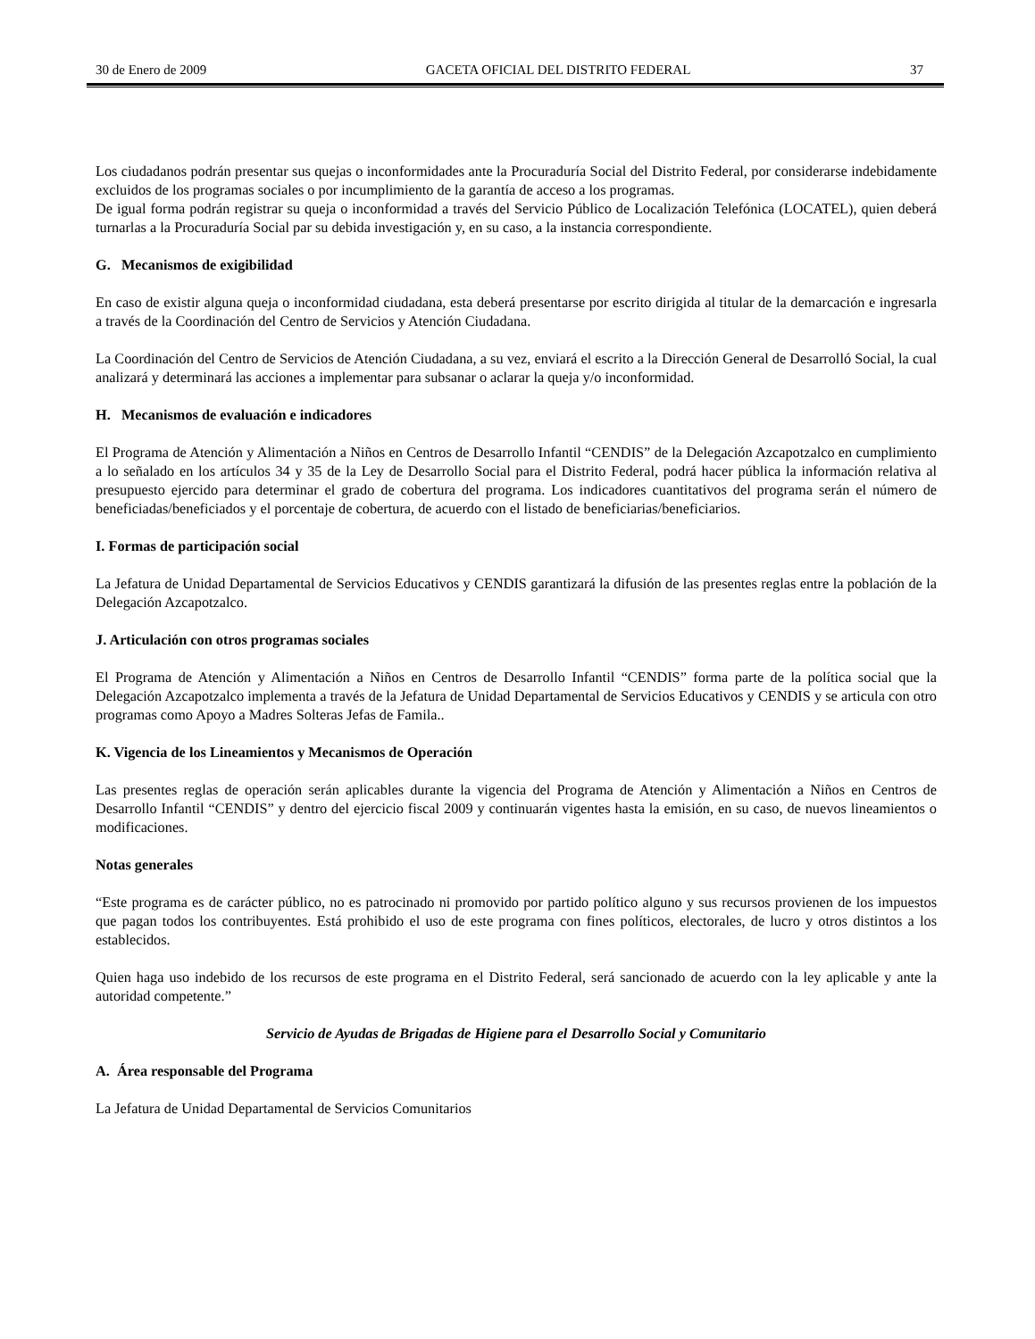30 de Enero de 2009 GACETA OFICIAL DEL DISTRITO FEDERAL 37
Los ciudadanos podrán presentar sus quejas o inconformidades ante la Procuraduría Social del Distrito Federal, por considerarse indebidamente excluidos de los programas sociales o por incumplimiento de la garantía de acceso a los programas.
De igual forma podrán registrar su queja o inconformidad a través del Servicio Público de Localización Telefónica (LOCATEL), quien deberá turnarlas a la Procuraduría Social par su debida investigación y, en su caso, a la instancia correspondiente.
G. Mecanismos de exigibilidad
En caso de existir alguna queja o inconformidad ciudadana, esta deberá presentarse por escrito dirigida al titular de la demarcación e ingresarla a través de la Coordinación del Centro de Servicios y Atención Ciudadana.
La Coordinación del Centro de Servicios de Atención Ciudadana, a su vez, enviará el escrito a la Dirección General de Desarrolló Social, la cual analizará y determinará las acciones a implementar para subsanar o aclarar la queja y/o inconformidad.
H. Mecanismos de evaluación e indicadores
El Programa de Atención y Alimentación a Niños en Centros de Desarrollo Infantil “CENDIS” de la Delegación Azcapotzalco en cumplimiento a lo señalado en los artículos 34 y 35 de la Ley de Desarrollo Social para el Distrito Federal, podrá hacer pública la información relativa al presupuesto ejercido para determinar el grado de cobertura del programa. Los indicadores cuantitativos del programa serán el número de beneficiadas/beneficiados y el porcentaje de cobertura, de acuerdo con el listado de beneficiarias/beneficiarios.
I. Formas de participación social
La Jefatura de Unidad Departamental de Servicios Educativos y CENDIS garantizará la difusión de las presentes reglas entre la población de la Delegación Azcapotzalco.
J. Articulación con otros programas sociales
El Programa de Atención y Alimentación a Niños en Centros de Desarrollo Infantil “CENDIS” forma parte de la política social que la Delegación Azcapotzalco implementa a través de la Jefatura de Unidad Departamental de Servicios Educativos y CENDIS y se articula con otro programas como Apoyo a Madres Solteras Jefas de Famila..
K. Vigencia de los Lineamientos y Mecanismos de Operación
Las presentes reglas de operación serán aplicables durante la vigencia del Programa de Atención y Alimentación a Niños en Centros de Desarrollo Infantil “CENDIS” y dentro del ejercicio fiscal 2009 y continuarán vigentes hasta la emisión, en su caso, de nuevos lineamientos o modificaciones.
Notas generales
“Este programa es de carácter público, no es patrocinado ni promovido por partido político alguno y sus recursos provienen de los impuestos que pagan todos los contribuyentes. Está prohibido el uso de este programa con fines políticos, electorales, de lucro y otros distintos a los establecidos.
Quien haga uso indebido de los recursos de este programa en el Distrito Federal, será sancionado de acuerdo con la ley aplicable y ante la autoridad competente.”
Servicio de Ayudas de Brigadas de Higiene para el Desarrollo Social y Comunitario
A. Área responsable del Programa
La Jefatura de Unidad Departamental de Servicios Comunitarios